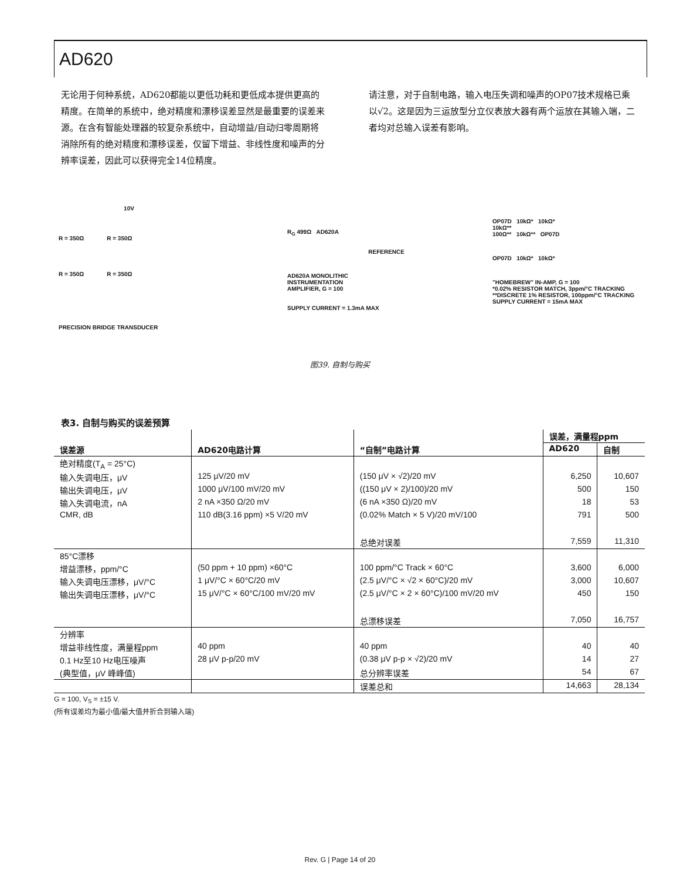AD620
无论用于何种系统，AD620都能以更低功耗和更低成本提供更高的精度。在简单的系统中，绝对精度和漂移误差显然是最重要的误差来源。在含有智能处理器的较复杂系统中，自动增益/自动归零周期将消除所有的绝对精度和漂移误差，仅留下增益、非线性度和噪声的分辨率误差，因此可以获得完全14位精度。
请注意，对于自制电路，输入电压失调和噪声的OP07技术规格已乘以√2。这是因为三运放型分立仪表放大器有两个运放在其输入端，二者均对总输入误差有影响。
10V
R = 350Ω R = 350Ω
R = 350Ω R = 350Ω
PRECISION BRIDGE TRANSDUCER
R<sub>G</sub> 499Ω AD620A
REFERENCE
AD620A MONOLITHIC
INSTRUMENTATION
AMPLIFIER, G = 100
SUPPLY CURRENT = 1.3mA MAX
OP07D 10kΩ* 10kΩ*
10kΩ**
100Ω** 10kΩ** OP07D
OP07D 10kΩ* 10kΩ*
"HOMEBREW" IN-AMP, G = 100
*0.02% RESISTOR MATCH, 3ppm/°C TRACKING
**DISCRETE 1% RESISTOR, 100ppm/°C TRACKING
SUPPLY CURRENT = 15mA MAX
图39. 自制与购买
表3. 自制与购买的误差预算
| | | | 误差，满量程ppm | |
| --- | --- | --- | --- | --- |
| 误差源 | AD620电路计算 | “自制”电路计算 | AD620 | 自制 |
| 绝对精度(T<sub>A</sub> = 25°C) | | | | |
| 输入失调电压，μV | 125 μV/20 mV | (150 μV × √2)/20 mV | 6,250 | 10,607 |
| 输出失调电压，μV | 1000 μV/100 mV/20 mV | ((150 μV × 2)/100)/20 mV | 500 | 150 |
| 输入失调电流，nA | 2 nA ×350 Ω/20 mV | (6 nA ×350 Ω)/20 mV | 18 | 53 |
| CMR, dB | 110 dB(3.16 ppm) ×5 V/20 mV | (0.02% Match × 5 V)/20 mV/100 | 791 | 500 |
| | | 总绝对误差 | 7,559 | 11,310 |
| 85°C漂移 | | | | |
| 增益漂移，ppm/°C | (50 ppm + 10 ppm) ×60°C | 100 ppm/°C Track × 60°C | 3,600 | 6,000 |
| 输入失调电压漂移，μV/°C | 1 μV/°C × 60°C/20 mV | (2.5 μV/°C × √2 × 60°C)/20 mV | 3,000 | 10,607 |
| 输出失调电压漂移，μV/°C | 15 μV/°C × 60°C/100 mV/20 mV | (2.5 μV/°C × 2 × 60°C)/100 mV/20 mV | 450 | 150 |
| | | 总漂移误差 | 7,050 | 16,757 |
| 分辨率 | | | | |
| 增益非线性度，满量程ppm | 40 ppm | 40 ppm | 40 | 40 |
| 0.1 Hz至10 Hz电压噪声 | 28 μV p-p/20 mV | (0.38 μV p-p × √2)/20 mV | 14 | 27 |
| (典型值，μV 峰峰值) | | 总分辨率误差 | 54 | 67 |
| | | 误差总和 | 14,663 | 28,134 |
G = 100, V<sub>S</sub> = ±15 V.
(所有误差均为最小值/最大值并折合到输入端)
Rev. G | Page 14 of 20